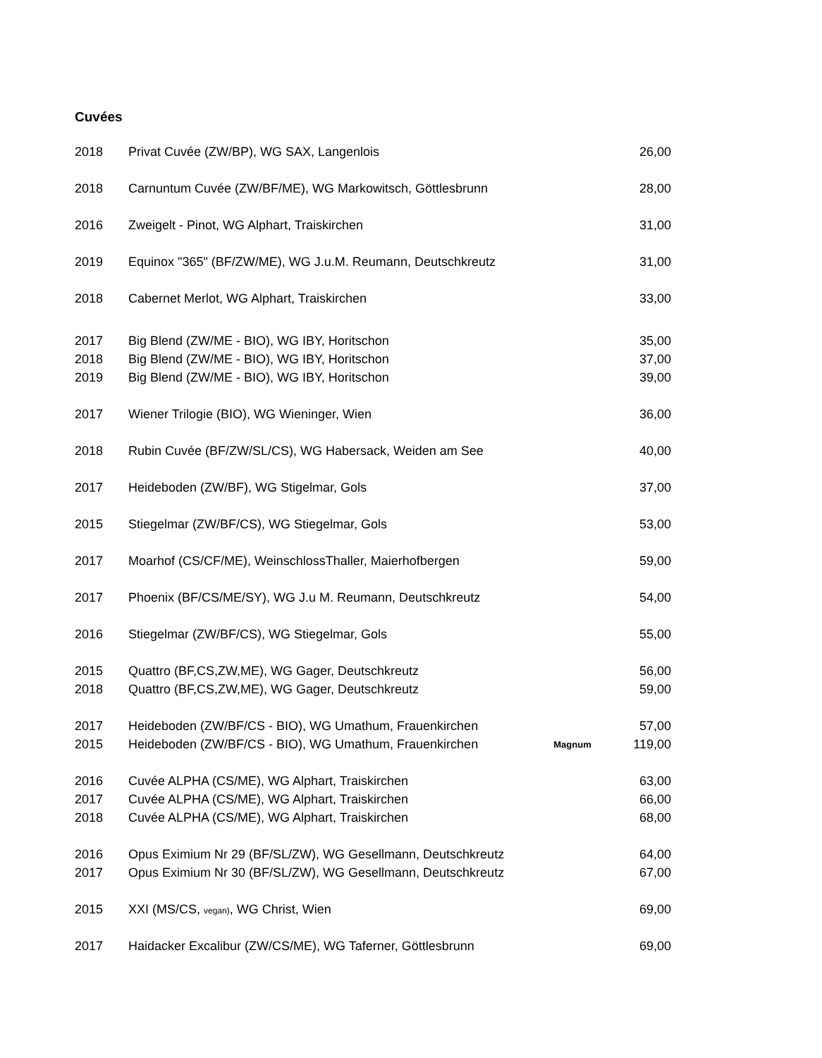Cuvées
| 2018 | Privat Cuvée (ZW/BP), WG SAX, Langenlois | | 26,00 |
| 2018 | Carnuntum Cuvée (ZW/BF/ME), WG Markowitsch, Göttlesbrunn | | 28,00 |
| 2016 | Zweigelt - Pinot, WG Alphart, Traiskirchen | | 31,00 |
| 2019 | Equinox "365" (BF/ZW/ME), WG J.u.M. Reumann, Deutschkreutz | | 31,00 |
| 2018 | Cabernet Merlot, WG Alphart, Traiskirchen | | 33,00 |
| 2017 | Big Blend (ZW/ME - BIO), WG IBY, Horitschon | | 35,00 |
| 2018 | Big Blend (ZW/ME - BIO), WG IBY, Horitschon | | 37,00 |
| 2019 | Big Blend (ZW/ME - BIO), WG IBY, Horitschon | | 39,00 |
| 2017 | Wiener Trilogie (BIO), WG Wieninger, Wien | | 36,00 |
| 2018 | Rubin Cuvée (BF/ZW/SL/CS), WG Habersack, Weiden am See | | 40,00 |
| 2017 | Heideboden (ZW/BF), WG Stigelmar, Gols | | 37,00 |
| 2015 | Stiegelmar (ZW/BF/CS), WG Stiegelmar, Gols | | 53,00 |
| 2017 | Moarhof (CS/CF/ME), WeinschlossThaller, Maierhofbergen | | 59,00 |
| 2017 | Phoenix (BF/CS/ME/SY), WG J.u M. Reumann, Deutschkreutz | | 54,00 |
| 2016 | Stiegelmar (ZW/BF/CS), WG Stiegelmar, Gols | | 55,00 |
| 2015 | Quattro (BF,CS,ZW,ME), WG Gager, Deutschkreutz | | 56,00 |
| 2018 | Quattro (BF,CS,ZW,ME), WG Gager, Deutschkreutz | | 59,00 |
| 2017 | Heideboden (ZW/BF/CS - BIO), WG Umathum, Frauenkirchen | | 57,00 |
| 2015 | Heideboden (ZW/BF/CS - BIO), WG Umathum, Frauenkirchen | Magnum | 119,00 |
| 2016 | Cuvée ALPHA (CS/ME), WG Alphart, Traiskirchen | | 63,00 |
| 2017 | Cuvée ALPHA (CS/ME), WG Alphart, Traiskirchen | | 66,00 |
| 2018 | Cuvée ALPHA (CS/ME), WG Alphart, Traiskirchen | | 68,00 |
| 2016 | Opus Eximium Nr 29 (BF/SL/ZW), WG Gesellmann, Deutschkreutz | | 64,00 |
| 2017 | Opus Eximium Nr 30 (BF/SL/ZW), WG Gesellmann, Deutschkreutz | | 67,00 |
| 2015 | XXI (MS/CS, vegan) , WG Christ, Wien | | 69,00 |
| 2017 | Haidacker Excalibur (ZW/CS/ME), WG Taferner, Göttlesbrunn | | 69,00 |